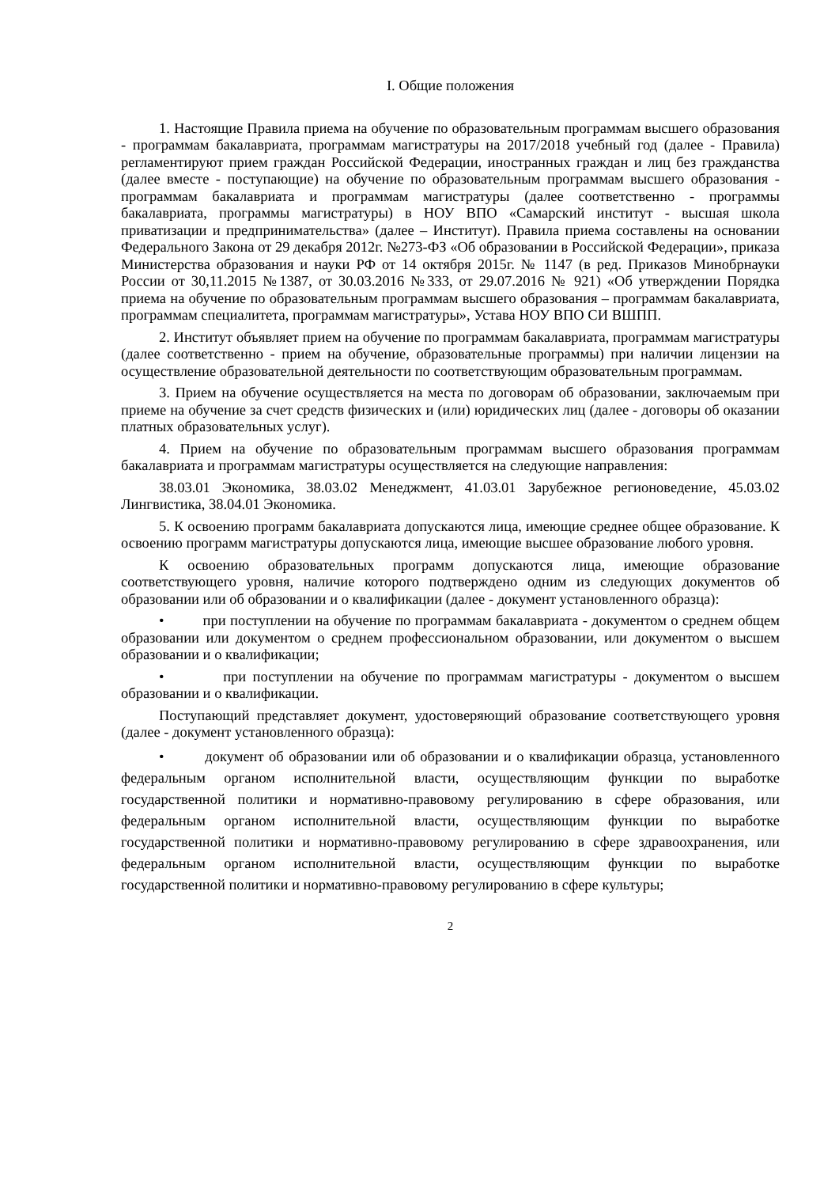I. Общие положения
1. Настоящие Правила приема на обучение по образовательным программам высшего образования - программам бакалавриата, программам магистратуры на 2017/2018 учебный год (далее - Правила) регламентируют прием граждан Российской Федерации, иностранных граждан и лиц без гражданства (далее вместе - поступающие) на обучение по образовательным программам высшего образования - программам бакалавриата и программам магистратуры (далее соответственно - программы бакалавриата, программы магистратуры) в НОУ ВПО «Самарский институт - высшая школа приватизации и предпринимательства» (далее – Институт). Правила приема составлены на основании Федерального Закона от 29 декабря 2012г. №273-ФЗ «Об образовании в Российской Федерации», приказа Министерства образования и науки РФ от 14 октября 2015г. № 1147 (в ред. Приказов Минобрнауки России от 30,11.2015 №1387, от 30.03.2016 №333, от 29.07.2016 № 921) «Об утверждении Порядка приема на обучение по образовательным программам высшего образования – программам бакалавриата, программам специалитета, программам магистратуры», Устава НОУ ВПО СИ ВШПП.
2. Институт объявляет прием на обучение по программам бакалавриата, программам магистратуры (далее соответственно - прием на обучение, образовательные программы) при наличии лицензии на осуществление образовательной деятельности по соответствующим образовательным программам.
3. Прием на обучение осуществляется на места по договорам об образовании, заключаемым при приеме на обучение за счет средств физических и (или) юридических лиц (далее - договоры об оказании платных образовательных услуг).
4. Прием на обучение по образовательным программам высшего образования программам бакалавриата и программам магистратуры осуществляется на следующие направления:
38.03.01 Экономика, 38.03.02 Менеджмент, 41.03.01 Зарубежное регионоведение, 45.03.02 Лингвистика, 38.04.01 Экономика.
5. К освоению программ бакалавриата допускаются лица, имеющие среднее общее образование. К освоению программ магистратуры допускаются лица, имеющие высшее образование любого уровня.
К освоению образовательных программ допускаются лица, имеющие образование соответствующего уровня, наличие которого подтверждено одним из следующих документов об образовании или об образовании и о квалификации (далее - документ установленного образца):
• при поступлении на обучение по программам бакалавриата - документом о среднем общем образовании или документом о среднем профессиональном образовании, или документом о высшем образовании и о квалификации;
• при поступлении на обучение по программам магистратуры - документом о высшем образовании и о квалификации.
Поступающий представляет документ, удостоверяющий образование соответствующего уровня (далее - документ установленного образца):
• документ об образовании или об образовании и о квалификации образца, установленного федеральным органом исполнительной власти, осуществляющим функции по выработке государственной политики и нормативно-правовому регулированию в сфере образования, или федеральным органом исполнительной власти, осуществляющим функции по выработке государственной политики и нормативно-правовому регулированию в сфере здравоохранения, или федеральным органом исполнительной власти, осуществляющим функции по выработке государственной политики и нормативно-правовому регулированию в сфере культуры;
2